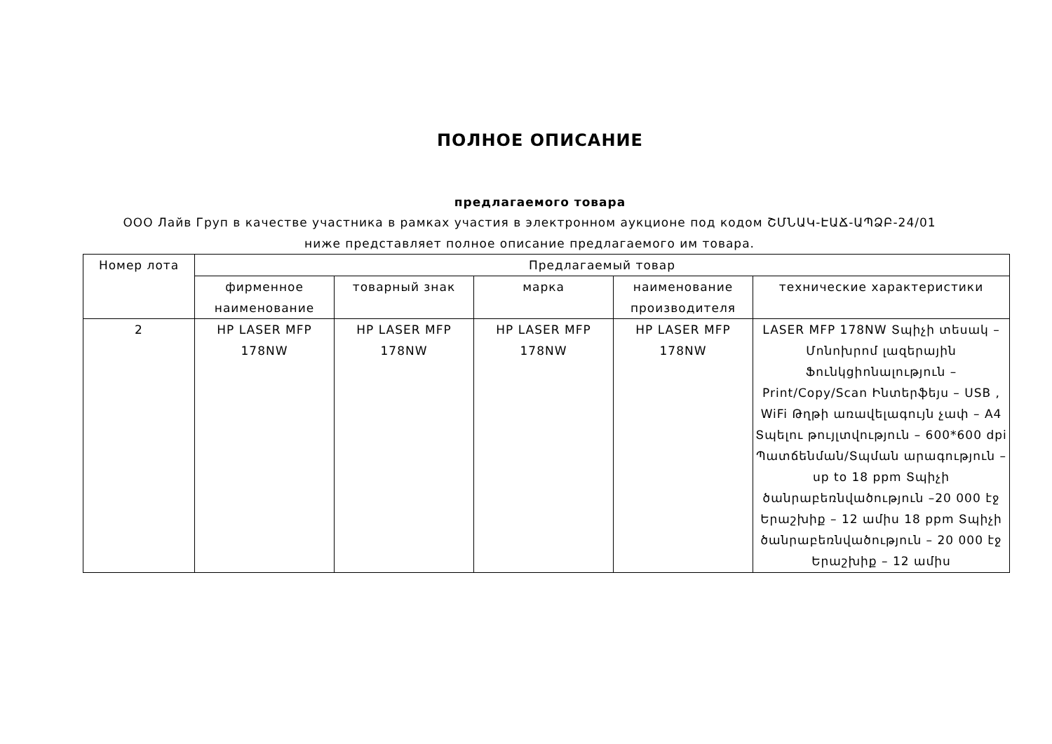ПОЛНОЕ ОПИСАНИЕ
предлагаемого товара
ООО Лайв Груп в качестве участника в рамках участия в электронном аукционе под кодом ՇՄՆԱԿ-ԷԱՃ-ԱՊՁԲ-24/01 ниже представляет полное описание предлагаемого им товара.
| Номер лота | Предлагаемый товар | | | | |
| --- | --- | --- | --- | --- | --- |
| | фирменное наименование | товарный знак | марка | наименование производителя | технические характеристики |
| 2 | HP LASER MFP 178NW | HP LASER MFP 178NW | HP LASER MFP 178NW | HP LASER MFP 178NW | LASER MFP 178NW Տպիչի տեսակ – Մոնոխրոմ լազերային Ֆունկցիոնալություն – Print/Copy/Scan Ինտերֆեյս – USB , WiFi Թղթի առավելագույն չափ – A4 Տպելու թույլտվություն – 600*600 dpi Պատճենման/Տպման արագություն – up to 18 ppm Տպիչի ծանրաբեռնվածություն –20 000 էջ Երաշխիք – 12 ամիս 18 ppm Տպիչի ծանրաբեռնվածություն – 20 000 էջ Երաշխիք – 12 ամիս |